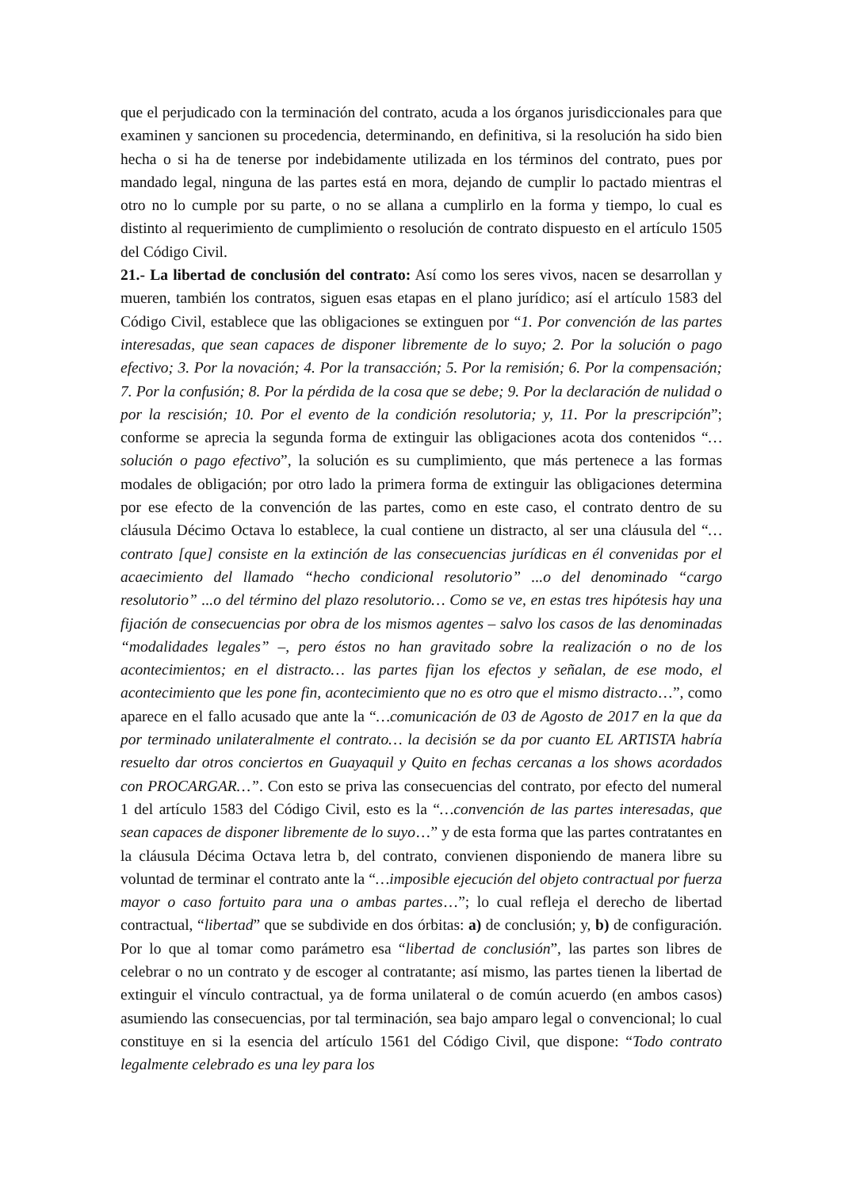que el perjudicado con la terminación del contrato, acuda a los órganos jurisdiccionales para que examinen y sancionen su procedencia, determinando, en definitiva, si la resolución ha sido bien hecha o si ha de tenerse por indebidamente utilizada en los términos del contrato, pues por mandado legal, ninguna de las partes está en mora, dejando de cumplir lo pactado mientras el otro no lo cumple por su parte, o no se allana a cumplirlo en la forma y tiempo, lo cual es distinto al requerimiento de cumplimiento o resolución de contrato dispuesto en el artículo 1505 del Código Civil.
21.- La libertad de conclusión del contrato: Así como los seres vivos, nacen se desarrollan y mueren, también los contratos, siguen esas etapas en el plano jurídico; así el artículo 1583 del Código Civil, establece que las obligaciones se extinguen por “1. Por convención de las partes interesadas, que sean capaces de disponer libremente de lo suyo; 2. Por la solución o pago efectivo; 3. Por la novación; 4. Por la transacción; 5. Por la remisión; 6. Por la compensación; 7. Por la confusión; 8. Por la pérdida de la cosa que se debe; 9. Por la declaración de nulidad o por la rescisión; 10. Por el evento de la condición resolutoria; y, 11. Por la prescripción”; conforme se aprecia la segunda forma de extinguir las obligaciones acota dos contenidos “…solución o pago efectivo”, la solución es su cumplimiento, que más pertenece a las formas modales de obligación; por otro lado la primera forma de extinguir las obligaciones determina por ese efecto de la convención de las partes, como en este caso, el contrato dentro de su cláusula Décimo Octava lo establece, la cual contiene un distracto, al ser una cláusula del “…contrato [que] consiste en la extinción de las consecuencias jurídicas en él convenidas por el acaecimiento del llamado “hecho condicional resolutorio” ...o del denominado “cargo resolutorio” ...o del término del plazo resolutorio… Como se ve, en estas tres hipótesis hay una fijación de consecuencias por obra de los mismos agentes – salvo los casos de las denominadas “modalidades legales” –, pero éstos no han gravitado sobre la realización o no de los acontecimientos; en el distracto… las partes fijan los efectos y señalan, de ese modo, el acontecimiento que les pone fin, acontecimiento que no es otro que el mismo distracto…”, como aparece en el fallo acusado que ante la “…comunicación de 03 de Agosto de 2017 en la que da por terminado unilateralmente el contrato… la decisión se da por cuanto EL ARTISTA habría resuelto dar otros conciertos en Guayaquil y Quito en fechas cercanas a los shows acordados con PROCARGAR…”. Con esto se priva las consecuencias del contrato, por efecto del numeral 1 del artículo 1583 del Código Civil, esto es la “…convención de las partes interesadas, que sean capaces de disponer libremente de lo suyo…” y de esta forma que las partes contratantes en la cláusula Décima Octava letra b, del contrato, convienen disponiendo de manera libre su voluntad de terminar el contrato ante la “…imposible ejecución del objeto contractual por fuerza mayor o caso fortuito para una o ambas partes…”; lo cual refleja el derecho de libertad contractual, “libertad” que se subdivide en dos órbitas: a) de conclusión; y, b) de configuración. Por lo que al tomar como parámetro esa “libertad de conclusión”, las partes son libres de celebrar o no un contrato y de escoger al contratante; así mismo, las partes tienen la libertad de extinguir el vínculo contractual, ya de forma unilateral o de común acuerdo (en ambos casos) asumiendo las consecuencias, por tal terminación, sea bajo amparo legal o convencional; lo cual constituye en si la esencia del artículo 1561 del Código Civil, que dispone: “Todo contrato legalmente celebrado es una ley para los